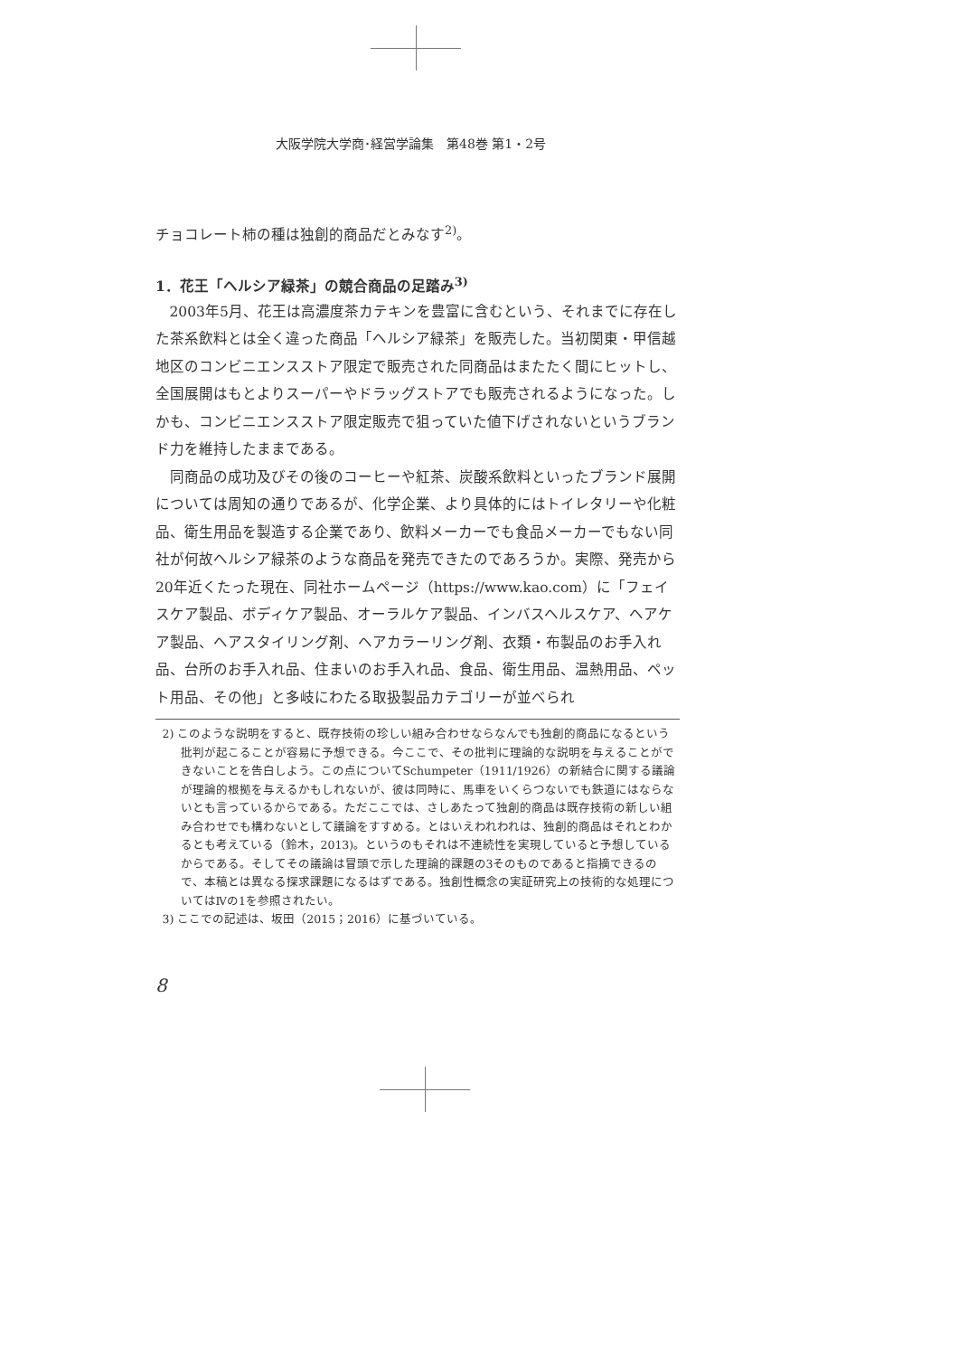大阪学院大学商･経営学論集　第48巻 第1・2号
チョコレート柿の種は独創的商品だとみなす<sup>2)</sup>。
1．花王「ヘルシア緑茶」の競合商品の足踏み<sup>3)</sup>
2003年5月、花王は高濃度茶カテキンを豊富に含むという、それまでに存在した茶系飲料とは全く違った商品「ヘルシア緑茶」を販売した。当初関東・甲信越地区のコンビニエンスストア限定で販売された同商品はまたたく間にヒットし、全国展開はもとよりスーパーやドラッグストアでも販売されるようになった。しかも、コンビニエンスストア限定販売で狙っていた値下げされないというブランド力を維持したままである。
同商品の成功及びその後のコーヒーや紅茶、炭酸系飲料といったブランド展開については周知の通りであるが、化学企業、より具体的にはトイレタリーや化粧品、衛生用品を製造する企業であり、飲料メーカーでも食品メーカーでもない同社が何故ヘルシア緑茶のような商品を発売できたのであろうか。実際、発売から20年近くたった現在、同社ホームページ（https://www.kao.com）に「フェイスケア製品、ボディケア製品、オーラルケア製品、インバスヘルスケア、ヘアケア製品、ヘアスタイリング剤、ヘアカラーリング剤、衣類・布製品のお手入れ品、台所のお手入れ品、住まいのお手入れ品、食品、衛生用品、温熱用品、ペット用品、その他」と多岐にわたる取扱製品カテゴリーが並べられ
2) このような説明をすると、既存技術の珍しい組み合わせならなんでも独創的商品になるという批判が起こることが容易に予想できる。今ここで、その批判に理論的な説明を与えることができないことを告白しよう。この点についてSchumpeter（1911/1926）の新結合に関する議論が理論的根拠を与えるかもしれないが、彼は同時に、馬車をいくらつないでも鉄道にはならないとも言っているからである。ただここでは、さしあたって独創的商品は既存技術の新しい組み合わせでも構わないとして議論をすすめる。とはいえわれわれは、独創的商品はそれとわかるとも考えている（鈴木，2013)。というのもそれは不連続性を実現していると予想しているからである。そしてその議論は冒頭で示した理論的課題の3そのものであると指摘できるので、本稿とは異なる探求課題になるはずである。独創性概念の実証研究上の技術的な処理についてはⅣの1を参照されたい。
3) ここでの記述は、坂田（2015；2016）に基づいている。
8